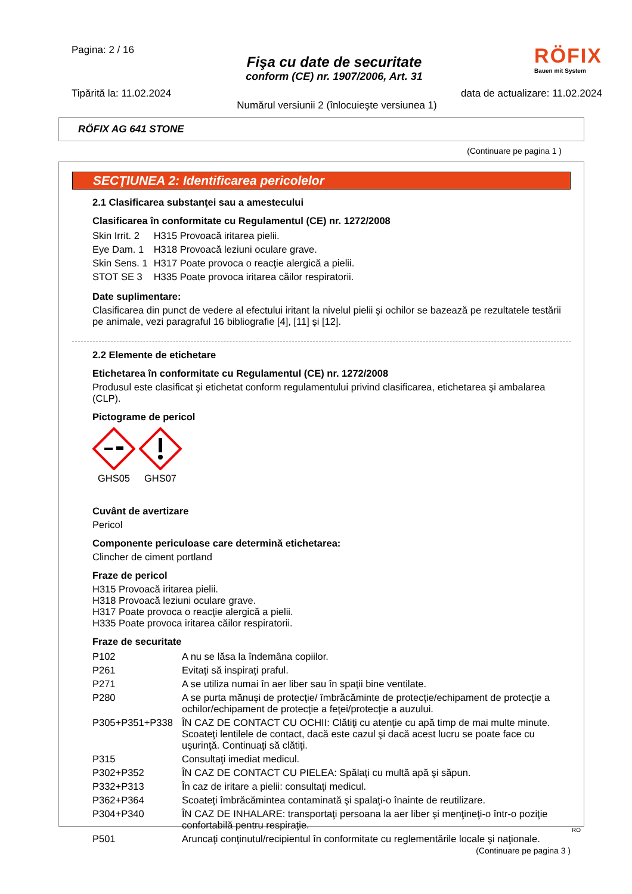Pagina: 2 / 16
Fişa cu date de securitate
conform (CE) nr. 1907/2006, Art. 31
RÖFIX
Bauen mit System
Tipărită la: 11.02.2024 data de actualizare: 11.02.2024
Numărul versiunii 2 (înlocuieşte versiunea 1)
RÖFIX AG 641 STONE
(Continuare pe pagina 1 )
SECŢIUNEA 2: Identificarea pericolelor
2.1 Clasificarea substanţei sau a amestecului
Clasificarea în conformitate cu Regulamentul (CE) nr. 1272/2008
| Skin Irrit. 2 | H315 Provoacă iritarea pielii. |
| Eye Dam. 1 | H318 Provoacă leziuni oculare grave. |
| Skin Sens. 1 | H317 Poate provoca o reacţie alergică a pielii. |
| STOT SE 3 | H335 Poate provoca iritarea căilor respiratorii. |
Date suplimentare:
Clasificarea din punct de vedere al efectului iritant la nivelul pielii şi ochilor se bazează pe rezultatele testării pe animale, vezi paragraful 16 bibliografie [4], [11] şi [12].
2.2 Elemente de etichetare
Etichetarea în conformitate cu Regulamentul (CE) nr. 1272/2008
Produsul este clasificat şi etichetat conform regulamentului privind clasificarea, etichetarea şi ambalarea (CLP).
Pictograme de pericol
GHS05 GHS07
Cuvânt de avertizare
Pericol
Componente periculoase care determină etichetarea:
Clincher de ciment portland
Fraze de pericol
H315 Provoacă iritarea pielii.
H318 Provoacă leziuni oculare grave.
H317 Poate provoca o reacţie alergică a pielii.
H335 Poate provoca iritarea căilor respiratorii.
Fraze de securitate
| P102 | A nu se lăsa la îndemâna copiilor. |
| P261 | Evitaţi să inspiraţi praful. |
| P271 | A se utiliza numai în aer liber sau în spaţii bine ventilate. |
| P280 | A se purta mănuşi de protecţie/ îmbrăcăminte de protecţie/echipament de protecţie a ochilor/echipament de protecţie a feţei/protecţie a auzului. |
| P305+P351+P338 | ÎN CAZ DE CONTACT CU OCHII: Clătiţi cu atenţie cu apă timp de mai multe minute. Scoateţi lentilele de contact, dacă este cazul şi dacă acest lucru se poate face cu uşurinţă. Continuaţi să clătiţi. |
| P315 | Consultaţi imediat medicul. |
| P302+P352 | ÎN CAZ DE CONTACT CU PIELEA: Spălaţi cu multă apă şi săpun. |
| P332+P313 | În caz de iritare a pielii: consultaţi medicul. |
| P362+P364 | Scoateţi îmbrăcămintea contaminată şi spalaţi-o înainte de reutilizare. |
| P304+P340 | ÎN CAZ DE INHALARE: transportaţi persoana la aer liber şi menţineţi-o într-o poziţie confortabilă pentru respiraţie. |
| P501 | Aruncaţi conţinutul/recipientul în conformitate cu reglementările locale şi naţionale. |
(Continuare pe pagina 3 )
RO